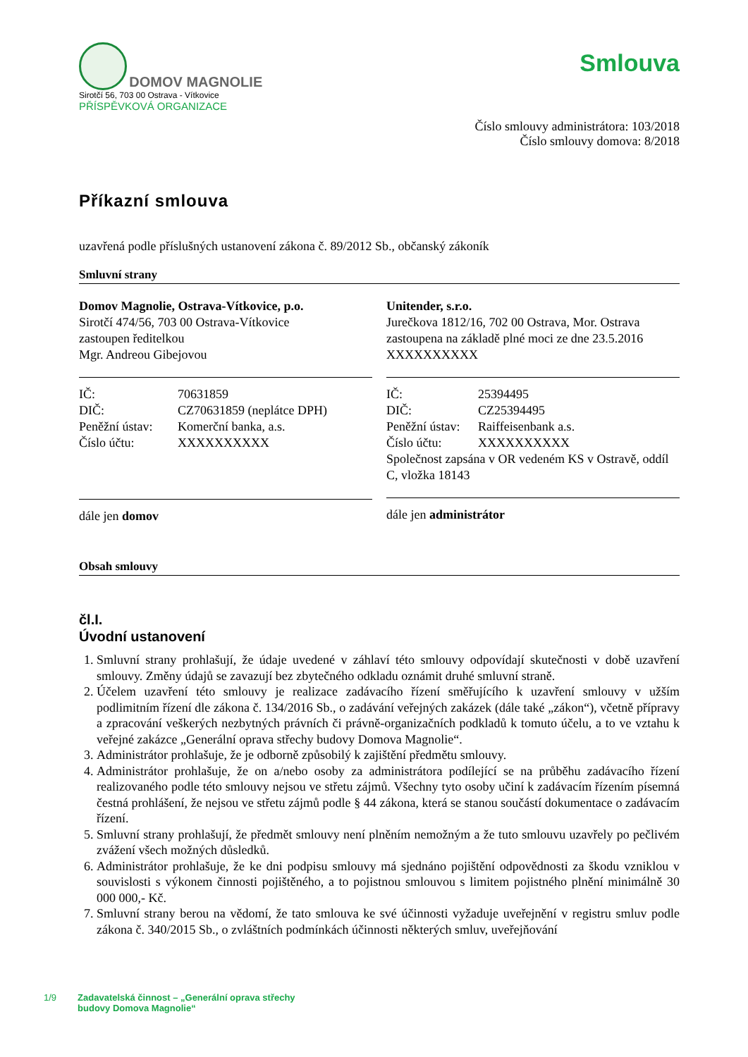DOMOV MAGNOLIE
Sirotčí 56, 703 00 Ostrava - Vítkovice
PŘÍSPĚVKOVÁ ORGANIZACE
Smlouva
Číslo smlouvy administrátora: 103/2018
Číslo smlouvy domova: 8/2018
Příkazní smlouva
uzavřená podle příslušných ustanovení zákona č. 89/2012 Sb., občanský zákoník
Smluvní strany
Domov Magnolie, Ostrava-Vítkovice, p.o.
Sirotčí 474/56, 703 00 Ostrava-Vítkovice
zastoupen ředitelkou
Mgr. Andreou Gibejovou
| IČ: | 70631859 |
| DIČ: | CZ70631859 (neplátce DPH) |
| Peněžní ústav: | Komerční banka, a.s. |
| Číslo účtu: | XXXXXXXXXX |
dále jen domov
Unitender, s.r.o.
Jurečkova 1812/16, 702 00 Ostrava, Mor. Ostrava
zastoupena na základě plné moci ze dne 23.5.2016
XXXXXXXXXX
| IČ: | 25394495 |
| DIČ: | CZ25394495 |
| Peněžní ústav: | Raiffeisenbank a.s. |
| Číslo účtu: | XXXXXXXXXX |
| Společnost zapsána v OR vedeném KS v Ostravě, oddíl C, vložka 18143 | |
dále jen administrátor
Obsah smlouvy
čl.I.
Úvodní ustanovení
1. Smluvní strany prohlašují, že údaje uvedené v záhlaví této smlouvy odpovídají skutečnosti v době uzavření smlouvy. Změny údajů se zavazují bez zbytečného odkladu oznámit druhé smluvní straně.
2. Účelem uzavření této smlouvy je realizace zadávacího řízení směřujícího k uzavření smlouvy v užším podlimitním řízení dle zákona č. 134/2016 Sb., o zadávání veřejných zakázek (dále také „zákon“), včetně přípravy a zpracování veškerých nezbytných právních či právně-organizačních podkladů k tomuto účelu, a to ve vztahu k veřejné zakázce „Generální oprava střechy budovy Domova Magnolie“.
3. Administrátor prohlašuje, že je odborně způsobilý k zajištění předmětu smlouvy.
4. Administrátor prohlašuje, že on a/nebo osoby za administrátora podílející se na průběhu zadávacího řízení realizovaného podle této smlouvy nejsou ve střetu zájmů. Všechny tyto osoby učiní k zadávacím řízením písemná čestná prohlášení, že nejsou ve střetu zájmů podle § 44 zákona, která se stanou součástí dokumentace o zadávacím řízení.
5. Smluvní strany prohlašují, že předmět smlouvy není plněním nemožným a že tuto smlouvu uzavřely po pečlivém zvážení všech možných důsledků.
6. Administrátor prohlašuje, že ke dni podpisu smlouvy má sjednáno pojištění odpovědnosti za škodu vzniklou v souvislosti s výkonem činnosti pojištěného, a to pojistnou smlouvou s limitem pojistného plnění minimálně 30 000 000,- Kč.
7. Smluvní strany berou na vědomí, že tato smlouva ke své účinnosti vyžaduje uveřejnění v registru smluv podle zákona č. 340/2015 Sb., o zvláštních podmínkách účinnosti některých smluv, uveřejňování
1/9 Zadavatelská činnost – „Generální oprava střechy
budovy Domova Magnolie“